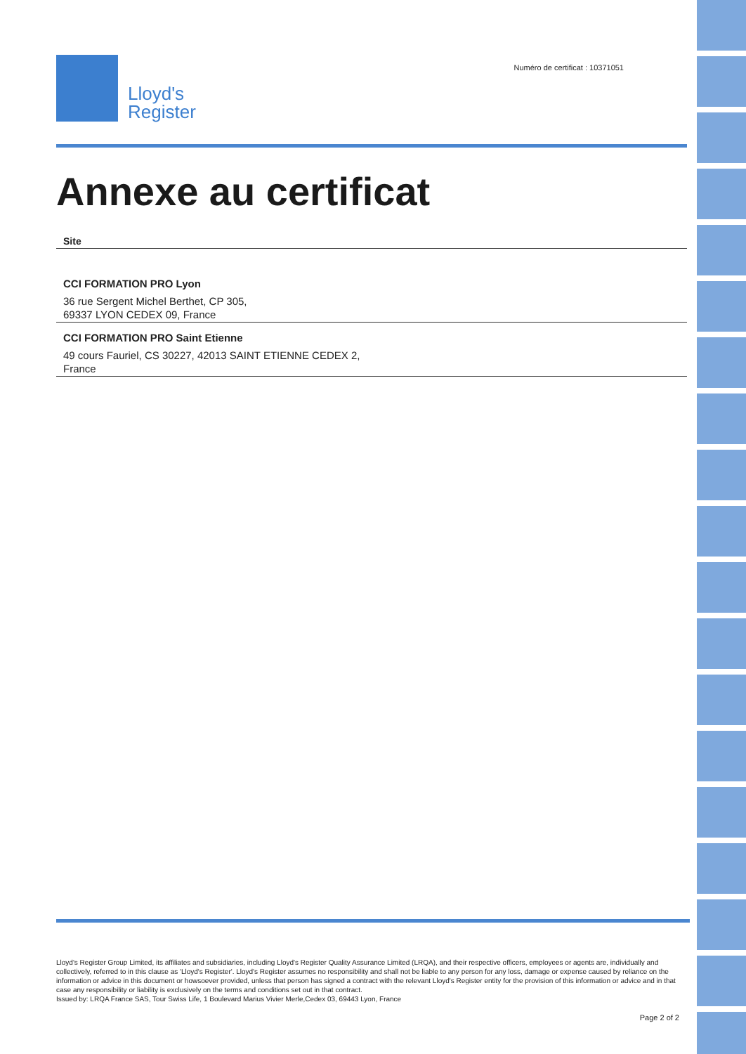Lloyd's
Register
Numéro de certificat : 10371051
Annexe au certificat
Site
CCI FORMATION PRO Lyon
36 rue Sergent Michel Berthet, CP 305,
69337 LYON CEDEX 09, France
CCI FORMATION PRO Saint Etienne
49 cours Fauriel, CS 30227, 42013 SAINT ETIENNE CEDEX 2,
France
Lloyd's Register Group Limited, its affiliates and subsidiaries, including Lloyd's Register Quality Assurance Limited (LRQA), and their respective officers, employees or agents are, individually and collectively, referred to in this clause as 'Lloyd's Register'. Lloyd's Register assumes no responsibility and shall not be liable to any person for any loss, damage or expense caused by reliance on the information or advice in this document or howsoever provided, unless that person has signed a contract with the relevant Lloyd's Register entity for the provision of this information or advice and in that case any responsibility or liability is exclusively on the terms and conditions set out in that contract.
Issued by: LRQA France SAS, Tour Swiss Life, 1 Boulevard Marius Vivier Merle,Cedex 03, 69443 Lyon, France
Page 2 of 2